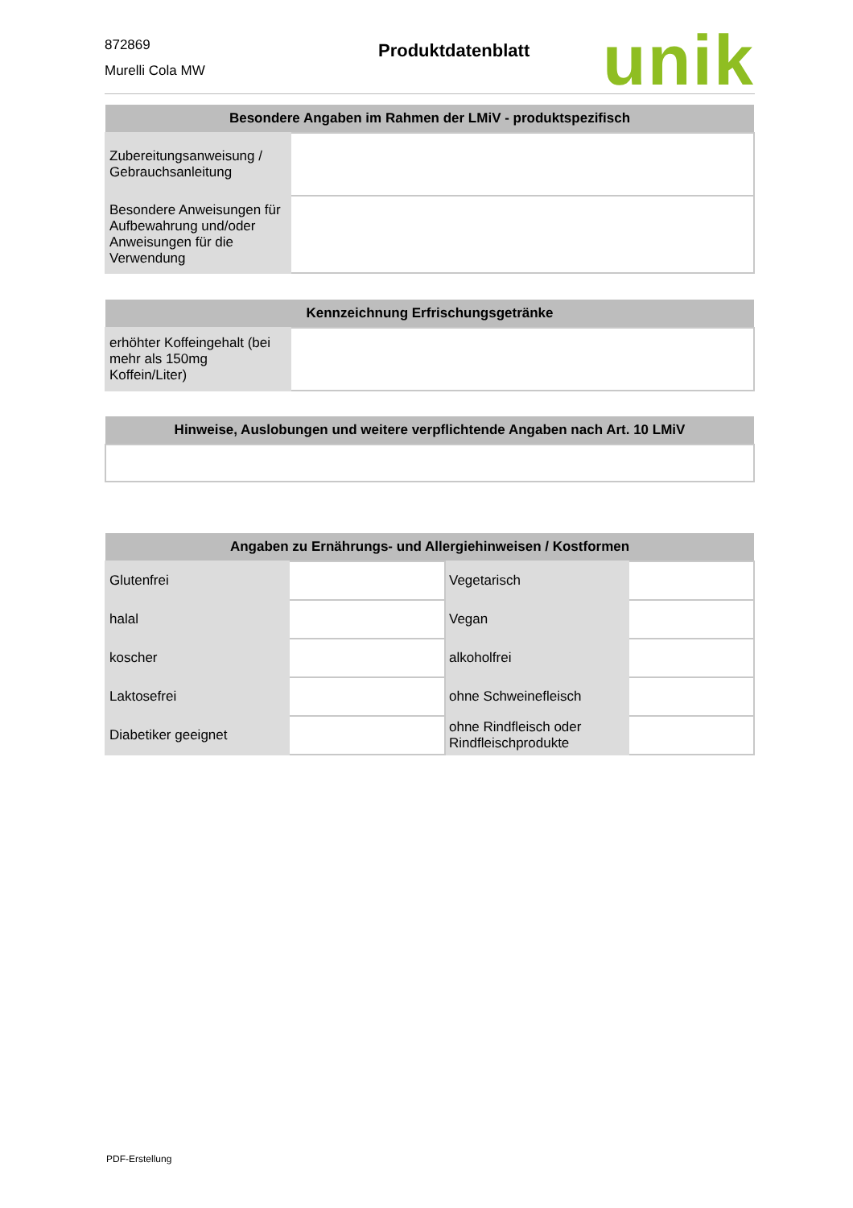872869
Murelli Cola MW
Produktdatenblatt
unik
| Besondere Angaben im Rahmen der LMiV - produktspezifisch | |
| --- | --- |
| Zubereitungsanweisung / Gebrauchsanleitung | |
| Besondere Anweisungen für Aufbewahrung und/oder Anweisungen für die Verwendung | |
| Kennzeichnung Erfrischungsgetränke | |
| --- | --- |
| erhöhter Koffeingehalt (bei mehr als 150mg Koffein/Liter) | |
| Hinweise, Auslobungen und weitere verpflichtende Angaben nach Art. 10 LMiV |
| --- |
| Angaben zu Ernährungs- und Allergiehinweisen / Kostformen | | | |
| --- | --- | --- | --- |
| Glutenfrei | | Vegetarisch | |
| halal | | Vegan | |
| koscher | | alkoholfrei | |
| Laktosefrei | | ohne Schweinefleisch | |
| Diabetiker geeignet | | ohne Rindfleisch oder Rindfleischprodukte | |
PDF-Erstellung